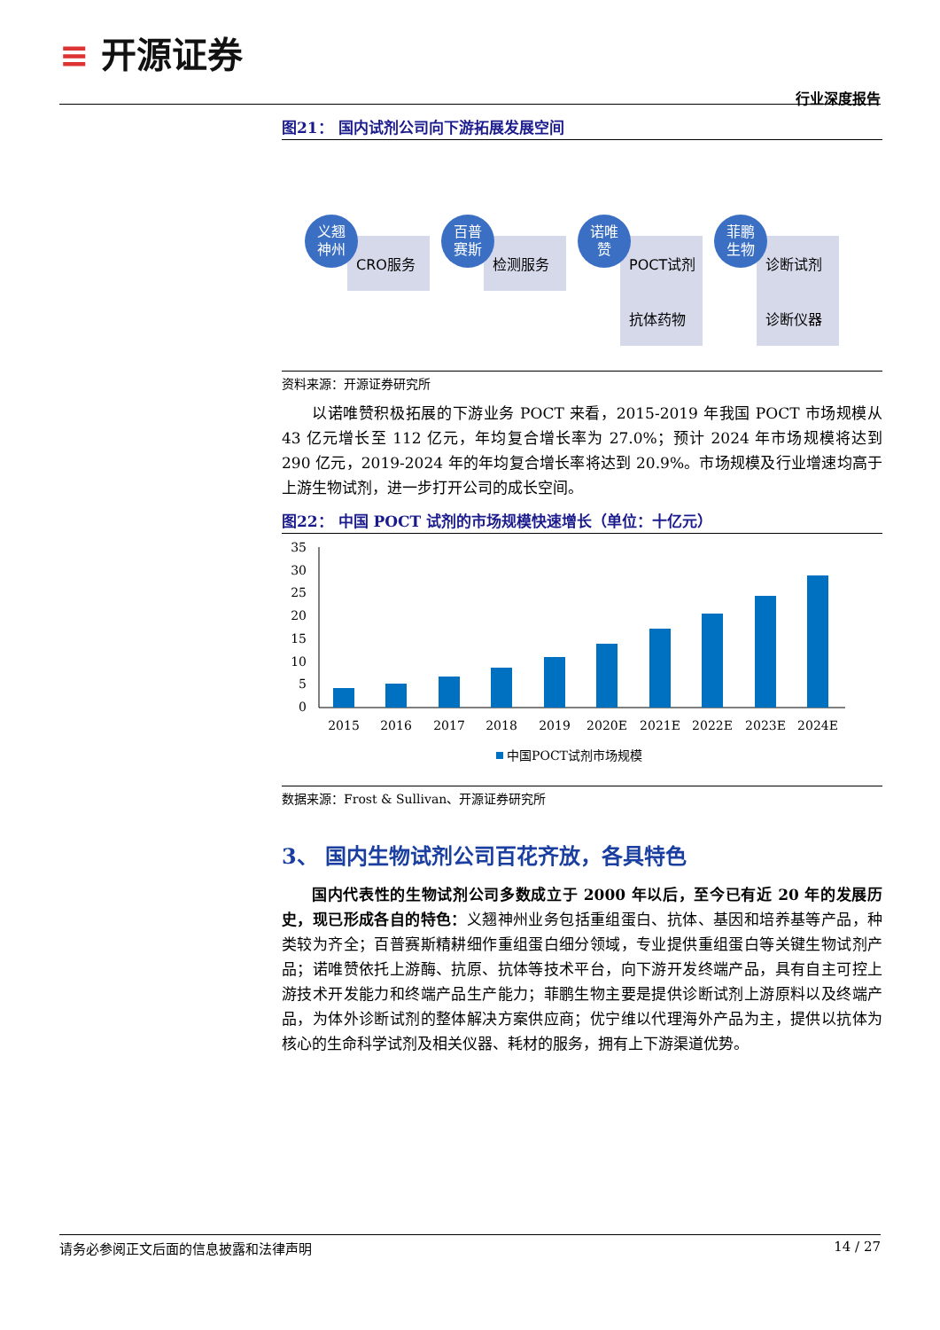≡ 开源证券
行业深度报告
图21： 国内试剂公司向下游拓展发展空间
CRO服务
义翘
神州
检测服务
百普
赛斯
POCT试剂
抗体药物
诺唯
赞
诊断试剂
诊断仪器
菲鹏
生物
资料来源：开源证券研究所
以诺唯赞积极拓展的下游业务 POCT 来看，2015-2019 年我国 POCT 市场规模从 43 亿元增长至 112 亿元，年均复合增长率为 27.0%；预计 2024 年市场规模将达到 290 亿元，2019-2024 年的年均复合增长率将达到 20.9%。市场规模及行业增速均高于上游生物试剂，进一步打开公司的成长空间。
图22： 中国 POCT 试剂的市场规模快速增长（单位：十亿元）
35
30
25
20
15
10
5
0
2015
2016
2017
2018
2019
2020E
2021E
2022E
2023E
2024E
中国POCT试剂市场规模
数据来源：Frost & Sullivan、开源证券研究所
3、 国内生物试剂公司百花齐放，各具特色
国内代表性的生物试剂公司多数成立于 2000 年以后，至今已有近 20 年的发展历史，现已形成各自的特色：义翘神州业务包括重组蛋白、抗体、基因和培养基等产品，种类较为齐全；百普赛斯精耕细作重组蛋白细分领域，专业提供重组蛋白等关键生物试剂产品；诺唯赞依托上游酶、抗原、抗体等技术平台，向下游开发终端产品，具有自主可控上游技术开发能力和终端产品生产能力；菲鹏生物主要是提供诊断试剂上游原料以及终端产品，为体外诊断试剂的整体解决方案供应商；优宁维以代理海外产品为主，提供以抗体为核心的生命科学试剂及相关仪器、耗材的服务，拥有上下游渠道优势。
请务必参阅正文后面的信息披露和法律声明 14 / 27